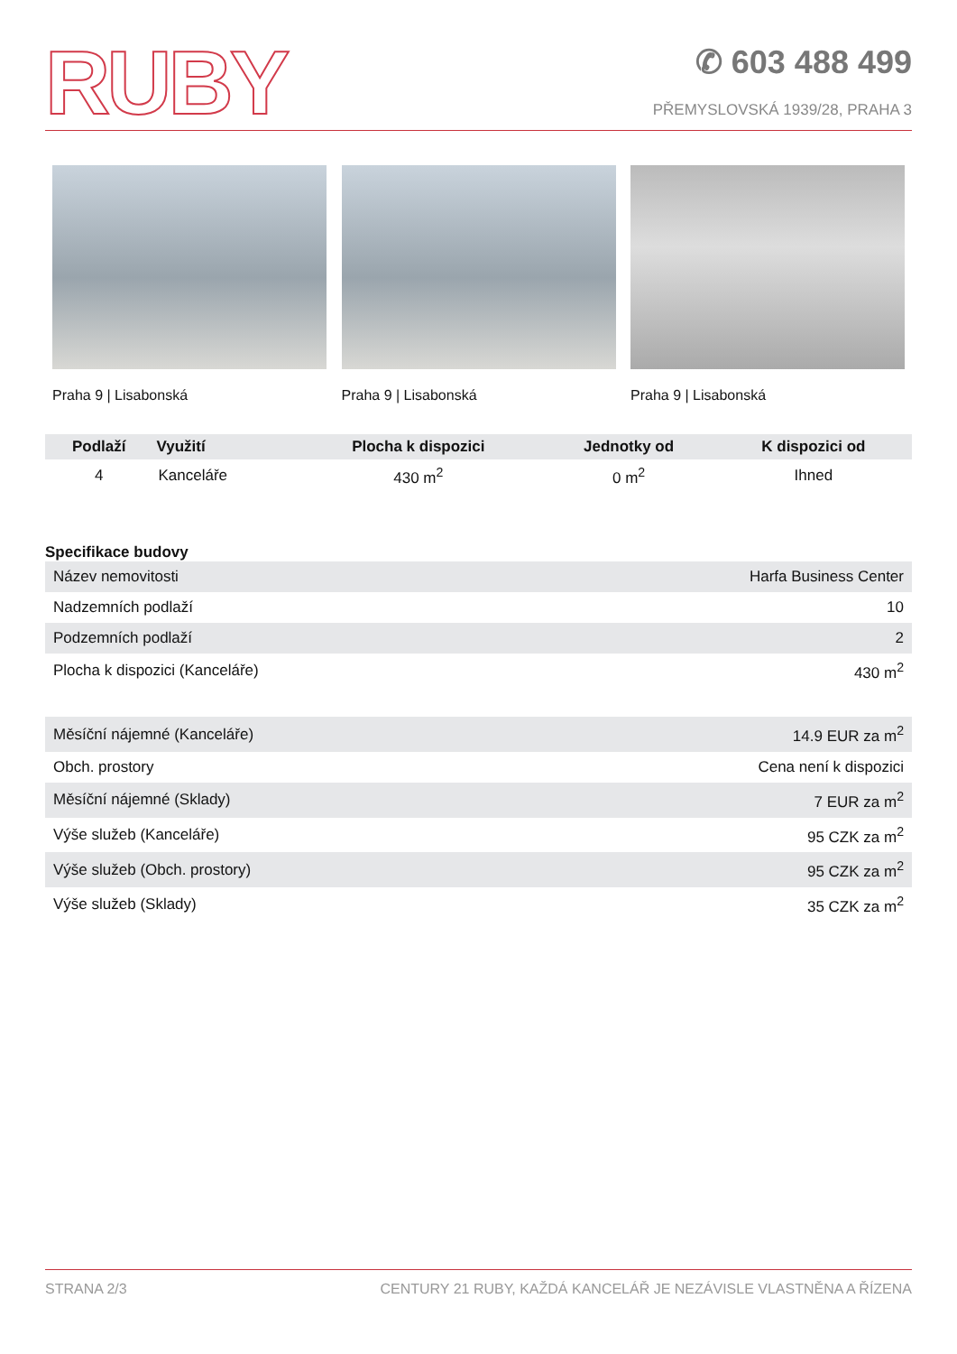RUBY
✆ 603 488 499
PŘEMYSLOVSKÁ 1939/28, PRAHA 3
Praha 9 | Lisabonská Praha 9 | Lisabonská Praha 9 | Lisabonská
| Podlaží | Využití | Plocha k dispozici | Jednotky od | K dispozici od |
| --- | --- | --- | --- | --- |
| 4 | Kanceláře | 430 m<sup>2</sup> | 0 m<sup>2</sup> | Ihned |
Specifikace budovy
| Název nemovitosti | Harfa Business Center |
| Nadzemních podlaží | 10 |
| Podzemních podlaží | 2 |
| Plocha k dispozici (Kanceláře) | 430 m<sup>2</sup> |
| Měsíční nájemné (Kanceláře) | 14.9 EUR za m<sup>2</sup> |
| Obch. prostory | Cena není k dispozici |
| Měsíční nájemné (Sklady) | 7 EUR za m<sup>2</sup> |
| Výše služeb (Kanceláře) | 95 CZK za m<sup>2</sup> |
| Výše služeb (Obch. prostory) | 95 CZK za m<sup>2</sup> |
| Výše služeb (Sklady) | 35 CZK za m<sup>2</sup> |
STRANA 2/3 CENTURY 21 RUBY, KAŽDÁ KANCELÁŘ JE NEZÁVISLE VLASTNĚNA A ŘÍZENA